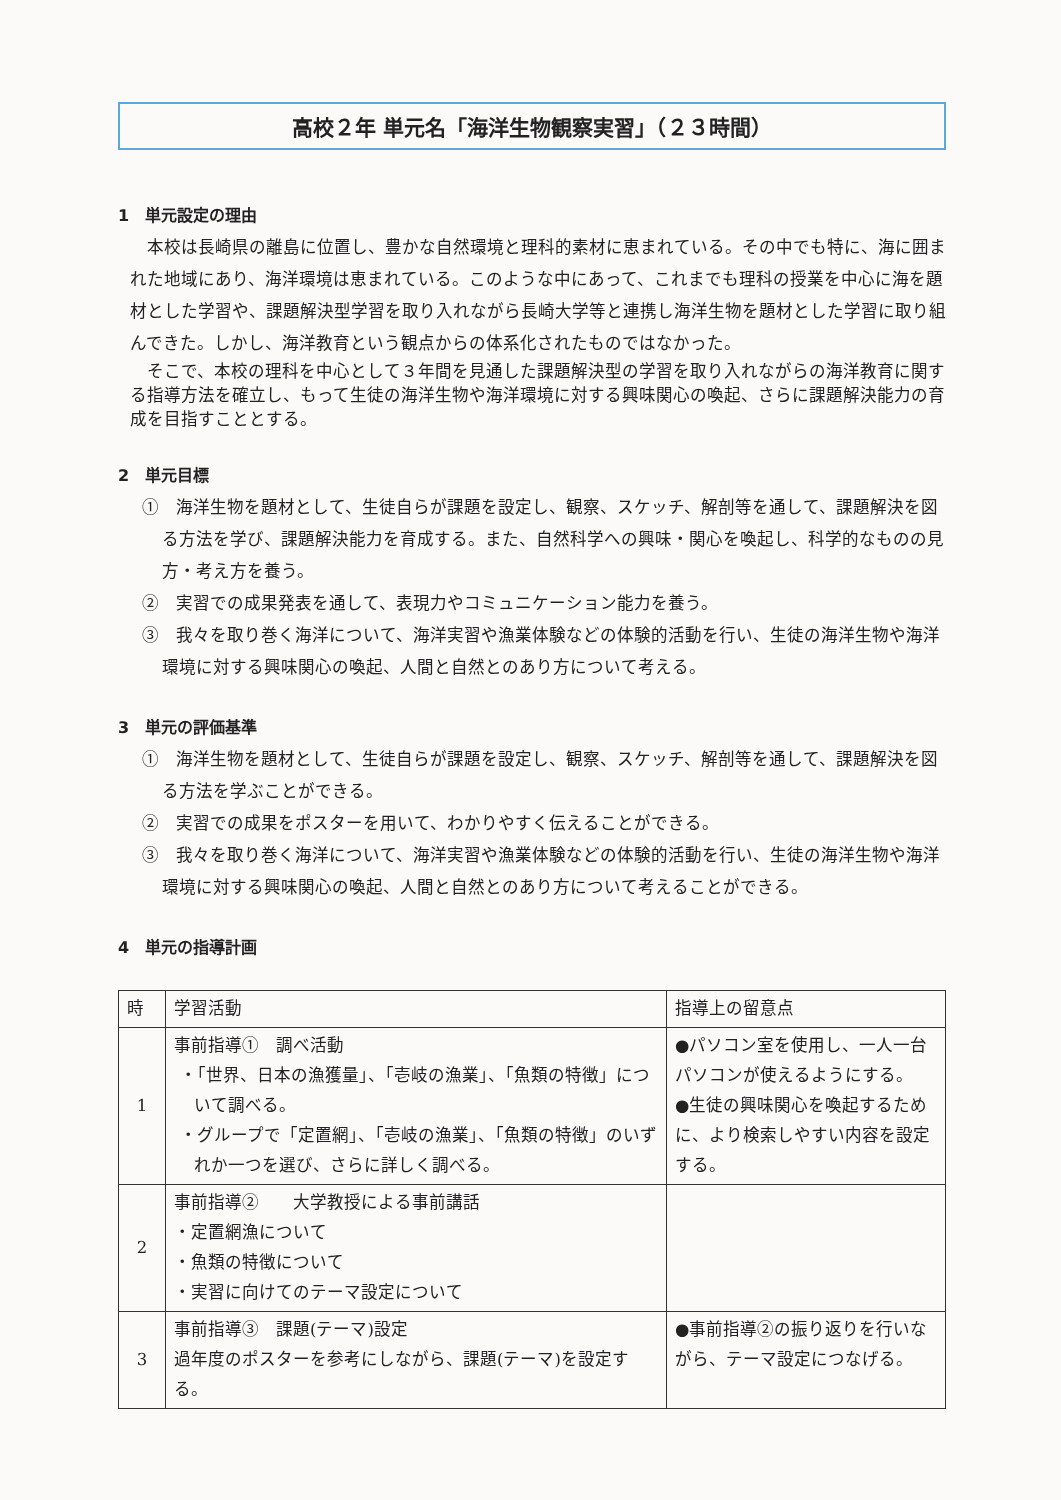高校２年 単元名「海洋生物観察実習」（２３時間）
1　単元設定の理由
本校は長崎県の離島に位置し、豊かな自然環境と理科的素材に恵まれている。その中でも特に、海に囲まれた地域にあり、海洋環境は恵まれている。このような中にあって、これまでも理科の授業を中心に海を題材とした学習や、課題解決型学習を取り入れながら長崎大学等と連携し海洋生物を題材とした学習に取り組んできた。しかし、海洋教育という観点からの体系化されたものではなかった。
そこで、本校の理科を中心として３年間を見通した課題解決型の学習を取り入れながらの海洋教育に関する指導方法を確立し、もって生徒の海洋生物や海洋環境に対する興味関心の喚起、さらに課題解決能力の育成を目指すこととする。
2　単元目標
①　海洋生物を題材として、生徒自らが課題を設定し、観察、スケッチ、解剖等を通して、課題解決を図る方法を学び、課題解決能力を育成する。また、自然科学への興味・関心を喚起し、科学的なものの見方・考え方を養う。
②　実習での成果発表を通して、表現力やコミュニケーション能力を養う。
③　我々を取り巻く海洋について、海洋実習や漁業体験などの体験的活動を行い、生徒の海洋生物や海洋環境に対する興味関心の喚起、人間と自然とのあり方について考える。
3　単元の評価基準
①　海洋生物を題材として、生徒自らが課題を設定し、観察、スケッチ、解剖等を通して、課題解決を図る方法を学ぶことができる。
②　実習での成果をポスターを用いて、わかりやすく伝えることができる。
③　我々を取り巻く海洋について、海洋実習や漁業体験などの体験的活動を行い、生徒の海洋生物や海洋環境に対する興味関心の喚起、人間と自然とのあり方について考えることができる。
4　単元の指導計画
| 時 | 学習活動 | 指導上の留意点 |
| --- | --- | --- |
| 1 | 事前指導① 調べ活動 ・「世界、日本の漁獲量」、「壱岐の漁業」、「魚類の特徴」について調べる。 ・グループで「定置網」、「壱岐の漁業」、「魚類の特徴」のいずれか一つを選び、さらに詳しく調べる。 | ●パソコン室を使用し、一人一台パソコンが使えるようにする。 ●生徒の興味関心を喚起するために、より検索しやすい内容を設定する。 |
| 2 | 事前指導② 大学教授による事前講話 ・定置網漁について ・魚類の特徴について ・実習に向けてのテーマ設定について | |
| 3 | 事前指導③ 課題(テーマ)設定 過年度のポスターを参考にしながら、課題(テーマ)を設定する。 | ●事前指導②の振り返りを行いながら、テーマ設定につなげる。 |